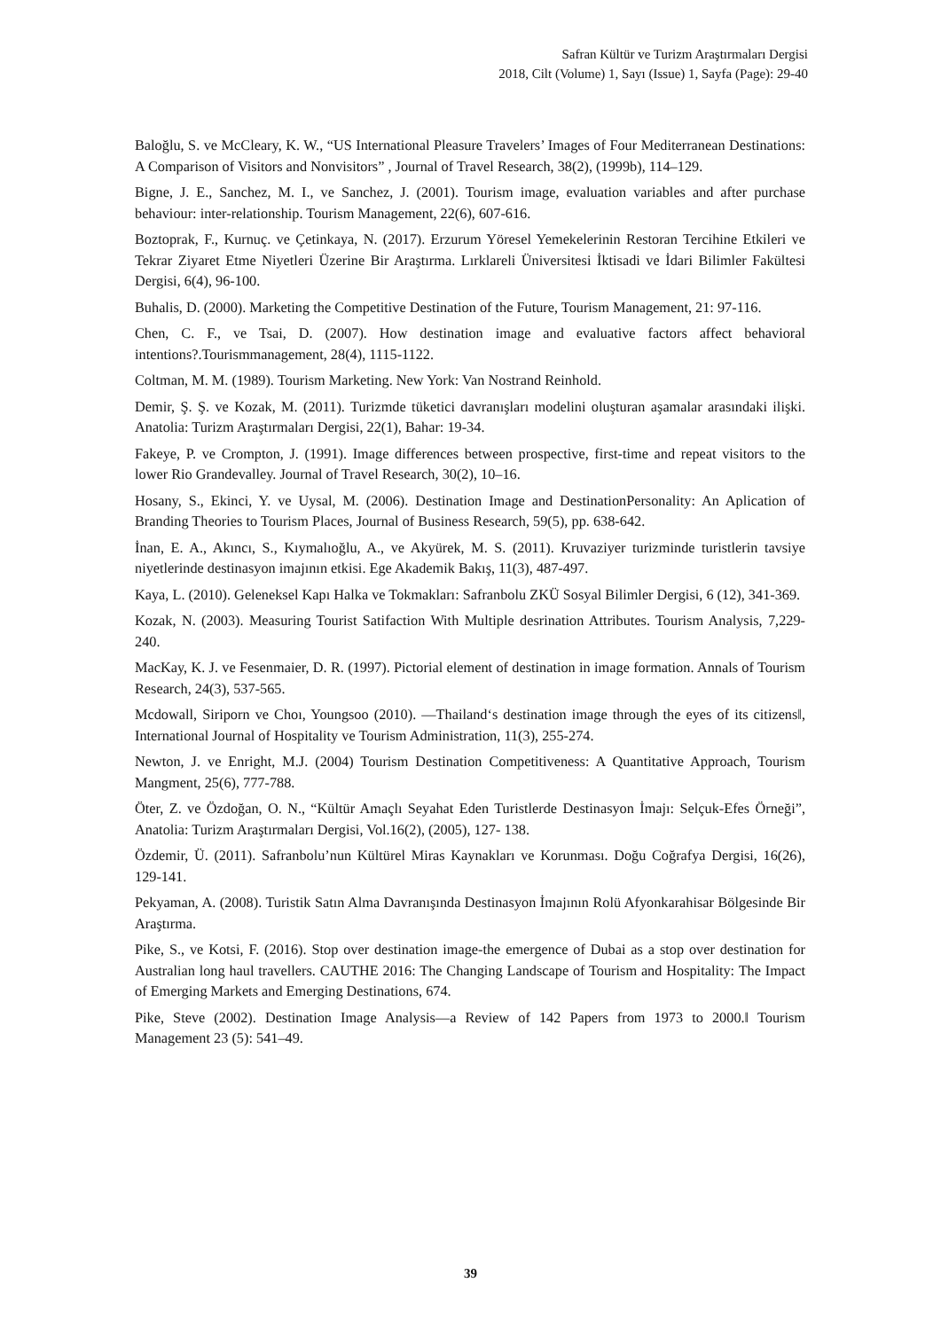Safran Kültür ve Turizm Araştırmaları Dergisi
2018, Cilt (Volume) 1, Sayı (Issue) 1, Sayfa (Page): 29-40
Baloğlu, S. ve McCleary, K. W., “US International Pleasure Travelers’ Images of Four Mediterranean Destinations: A Comparison of Visitors and Nonvisitors” , Journal of Travel Research, 38(2), (1999b), 114–129.
Bigne, J. E., Sanchez, M. I., ve Sanchez, J. (2001). Tourism image, evaluation variables and after purchase behaviour: inter-relationship. Tourism Management, 22(6), 607-616.
Boztoprak, F., Kurnuç. ve Çetinkaya, N. (2017). Erzurum Yöresel Yemekelerinin Restoran Tercihine Etkileri ve Tekrar Ziyaret Etme Niyetleri Üzerine Bir Araştırma. Lırklareli Üniversitesi İktisadi ve İdari Bilimler Fakültesi Dergisi, 6(4), 96-100.
Buhalis, D. (2000). Marketing the Competitive Destination of the Future, Tourism Management, 21: 97-116.
Chen, C. F., ve Tsai, D. (2007). How destination image and evaluative factors affect behavioral intentions?.Tourismmanagement, 28(4), 1115-1122.
Coltman, M. M. (1989). Tourism Marketing. New York: Van Nostrand Reinhold.
Demir, Ş. Ş. ve Kozak, M. (2011). Turizmde tüketici davranışları modelini oluşturan aşamalar arasındaki ilişki. Anatolia: Turizm Araştırmaları Dergisi, 22(1), Bahar: 19-34.
Fakeye, P. ve Crompton, J. (1991). Image differences between prospective, first-time and repeat visitors to the lower Rio Grandevalley. Journal of Travel Research, 30(2), 10–16.
Hosany, S., Ekinci, Y. ve Uysal, M. (2006). Destination Image and DestinationPersonality: An Aplication of Branding Theories to Tourism Places, Journal of Business Research, 59(5), pp. 638-642.
İnan, E. A., Akıncı, S., Kıymalıoğlu, A., ve Akyürek, M. S. (2011). Kruvaziyer turizminde turistlerin tavsiye niyetlerinde destinasyon imajının etkisi. Ege Akademik Bakış, 11(3), 487-497.
Kaya, L. (2010). Geleneksel Kapı Halka ve Tokmakları: Safranbolu ZKÜ Sosyal Bilimler Dergisi, 6 (12), 341-369.
Kozak, N. (2003). Measuring Tourist Satifaction With Multiple desrination Attributes. Tourism Analysis, 7,229-240.
MacKay, K. J. ve Fesenmaier, D. R. (1997). Pictorial element of destination in image formation. Annals of Tourism Research, 24(3), 537-565.
Mcdowall, Siriporn ve Choı, Youngsoo (2010). ―Thailand‘s destination image through the eyes of its citizens‖, International Journal of Hospitality ve Tourism Administration, 11(3), 255-274.
Newton, J. ve Enright, M.J. (2004) Tourism Destination Competitiveness: A Quantitative Approach, Tourism Mangment, 25(6), 777-788.
Öter, Z. ve Özdoğan, O. N., “Kültür Amaçlı Seyahat Eden Turistlerde Destinasyon İmajı: Selçuk-Efes Örneği”, Anatolia: Turizm Araştırmaları Dergisi, Vol.16(2), (2005), 127- 138.
Özdemir, Ü. (2011). Safranbolu’nun Kültürel Miras Kaynakları ve Korunması. Doğu Coğrafya Dergisi, 16(26), 129-141.
Pekyaman, A. (2008). Turistik Satın Alma Davranışında Destinasyon İmajının Rolü Afyonkarahisar Bölgesinde Bir Araştırma.
Pike, S., ve Kotsi, F. (2016). Stop over destination image-the emergence of Dubai as a stop over destination for Australian long haul travellers. CAUTHE 2016: The Changing Landscape of Tourism and Hospitality: The Impact of Emerging Markets and Emerging Destinations, 674.
Pike, Steve (2002). Destination Image Analysis—a Review of 142 Papers from 1973 to 2000.‖ Tourism Management 23 (5): 541–49.
39